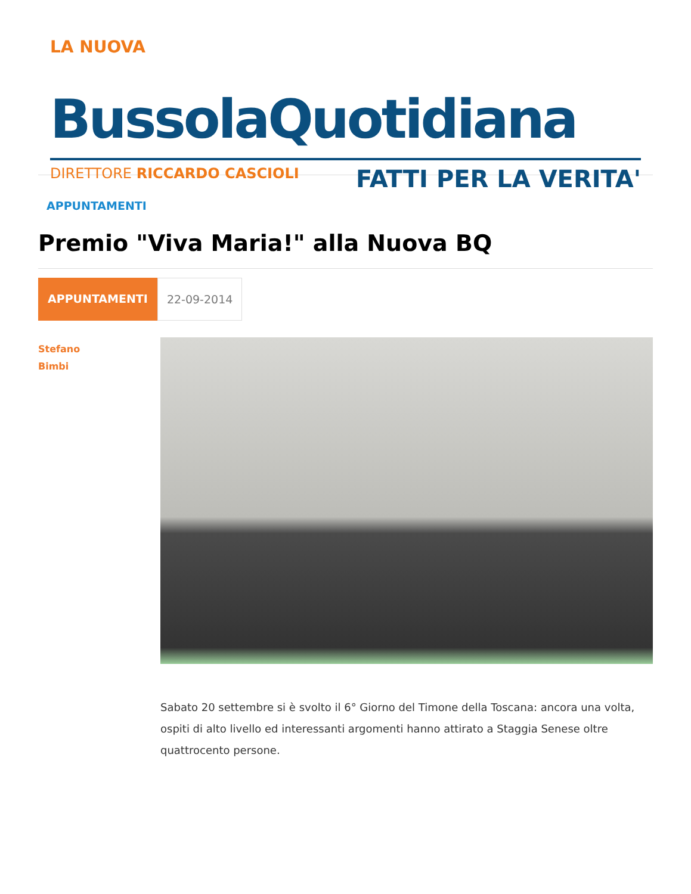LA NUOVA
BussolaQuotidiana
DIRETTORE RICCARDO CASCIOLI FATTI PER LA VERITA'
APPUNTAMENTI
Premio "Viva Maria!" alla Nuova BQ
APPUNTAMENTI 22-09-2014
Stefano
Bimbi
Sabato 20 settembre si è svolto il 6° Giorno del Timone della Toscana: ancora una volta, ospiti di alto livello ed interessanti argomenti hanno attirato a Staggia Senese oltre quattrocento persone.